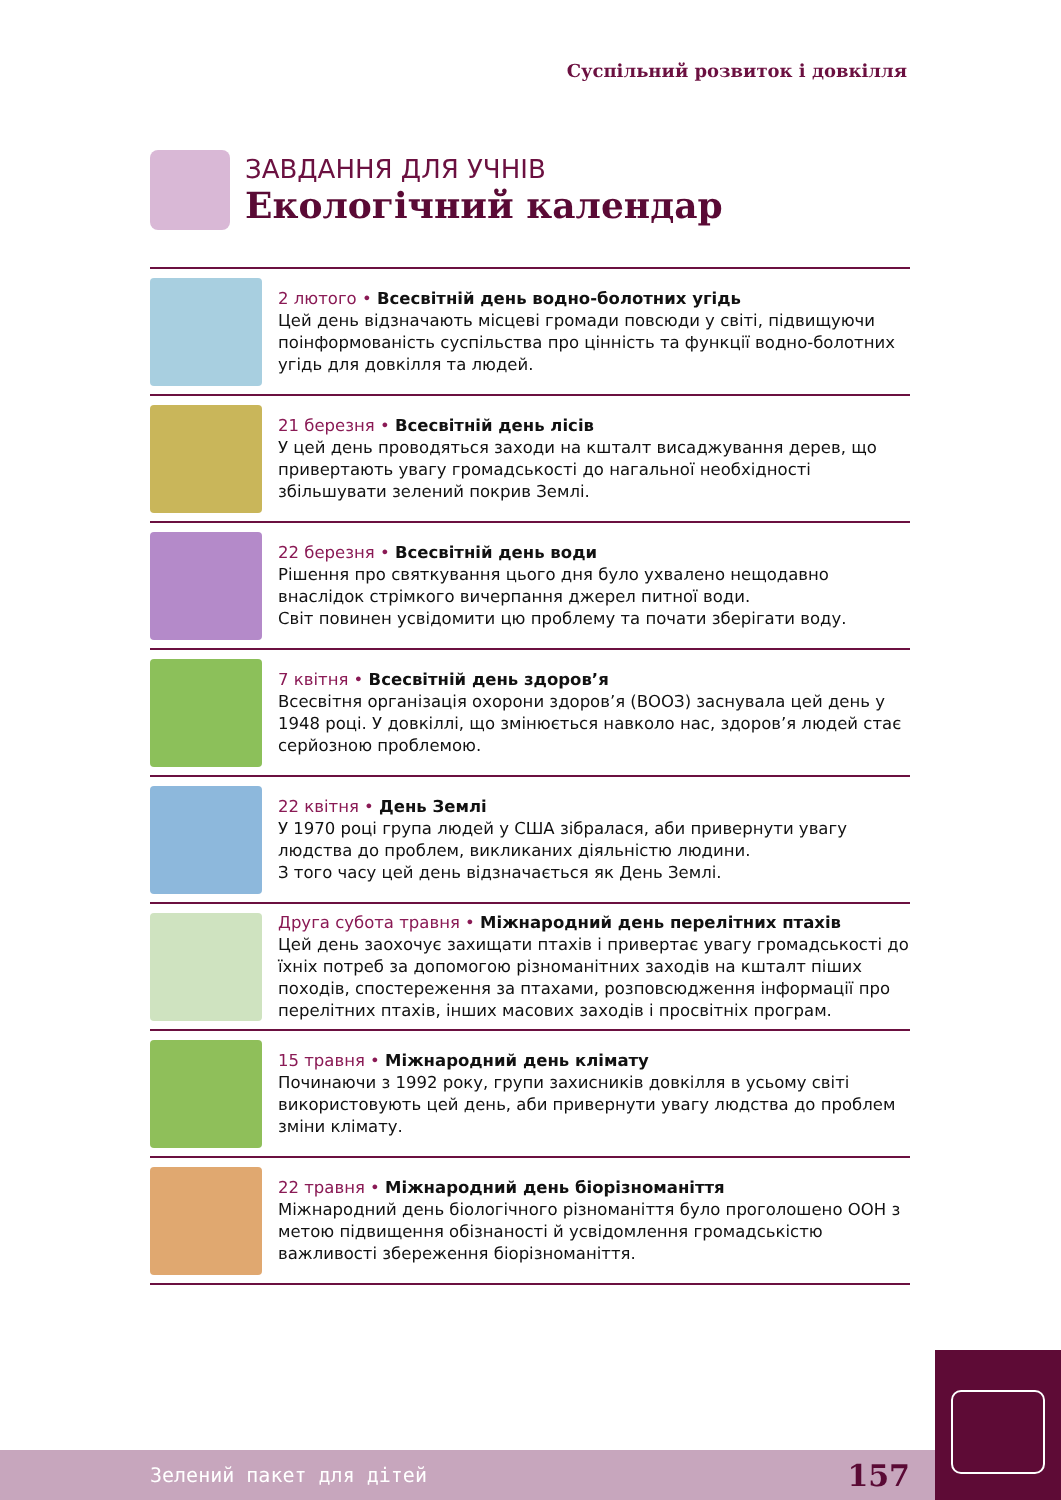Суспільний розвиток і довкілля
ЗАВДАННЯ ДЛЯ УЧНІВ
Екологічний календар
2 лютого • Всесвітній день водно-болотних угідь
Цей день відзначають місцеві громади повсюди у світі, підвищуючи поінформованість суспільства про цінність та функції водно-болотних угідь для довкілля та людей.
21 березня • Всесвітній день лісів
У цей день проводяться заходи на кшталт висаджування дерев, що привертають увагу громадськості до нагальної необхідності збільшувати зелений покрив Землі.
22 березня • Всесвітній день води
Рішення про святкування цього дня було ухвалено нещодавно внаслідок стрімкого вичерпання джерел питної води.
Світ повинен усвідомити цю проблему та почати зберігати воду.
7 квітня • Всесвітній день здоров’я
Всесвітня організація охорони здоров’я (ВООЗ) заснувала цей день у 1948 році. У довкіллі, що змінюється навколо нас, здоров’я людей стає серйозною проблемою.
22 квітня • День Землі
У 1970 році група людей у США зібралася, аби привернути увагу людства до проблем, викликаних діяльністю людини.
З того часу цей день відзначається як День Землі.
Друга субота травня • Міжнародний день перелітних птахів
Цей день заохочує захищати птахів і привертає увагу громадськості до їхніх потреб за допомогою різноманітних заходів на кшталт піших походів, спостереження за птахами, розповсюдження інформації про перелітних птахів, інших масових заходів і просвітніх програм.
15 травня • Міжнародний день клімату
Починаючи з 1992 року, групи захисників довкілля в усьому світі використовують цей день, аби привернути увагу людства до проблем зміни клімату.
22 травня • Міжнародний день біорізноманіття
Міжнародний день біологічного різноманіття було проголошено ООН з метою підвищення обізнаності й усвідомлення громадськістю важливості збереження біорізноманіття.
Зелений пакет для дітей 157